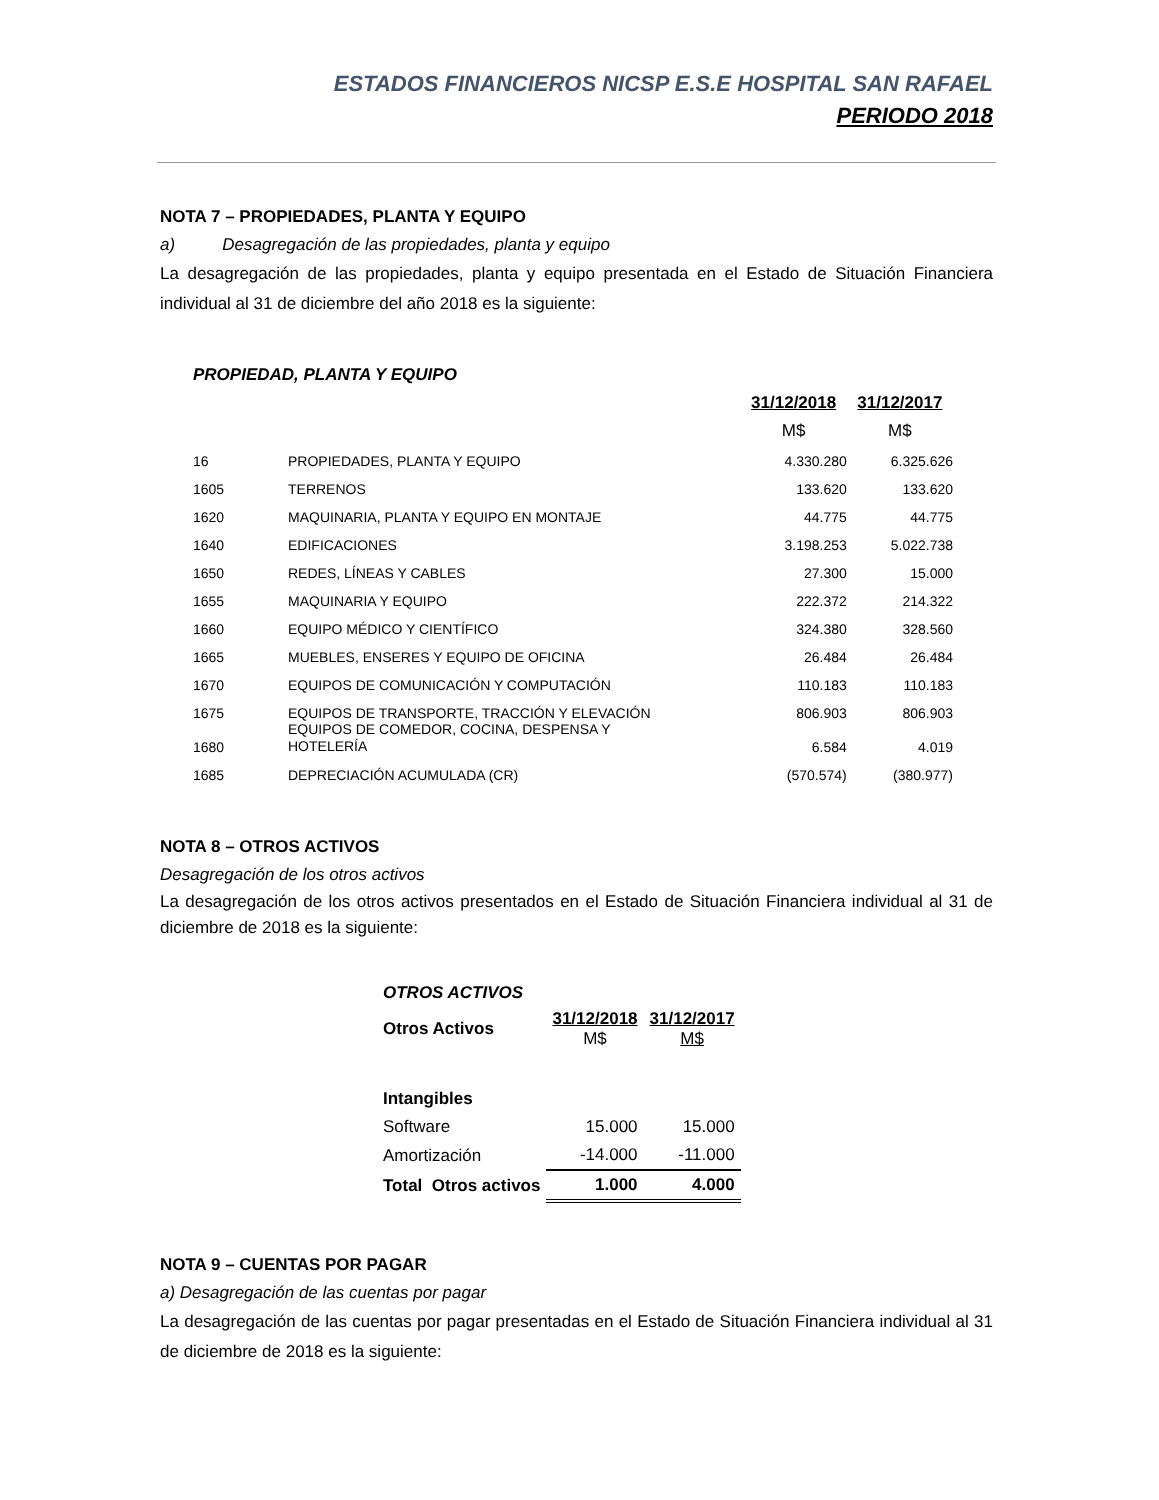ESTADOS FINANCIEROS NICSP E.S.E HOSPITAL SAN RAFAEL
PERIODO 2018
NOTA 7 – PROPIEDADES, PLANTA Y EQUIPO
a) Desagregación de las propiedades, planta y equipo
La desagregación de las propiedades, planta y equipo presentada en el Estado de Situación Financiera individual al 31 de diciembre del año 2018 es la siguiente:
| PROPIEDAD, PLANTA Y EQUIPO | | | |
| | | 31/12/2018 | 31/12/2017 |
| | | M$ | M$ |
| 16 | PROPIEDADES, PLANTA Y EQUIPO | 4.330.280 | 6.325.626 |
| 1605 | TERRENOS | 133.620 | 133.620 |
| 1620 | MAQUINARIA, PLANTA Y EQUIPO EN MONTAJE | 44.775 | 44.775 |
| 1640 | EDIFICACIONES | 3.198.253 | 5.022.738 |
| 1650 | REDES, LÍNEAS Y CABLES | 27.300 | 15.000 |
| 1655 | MAQUINARIA Y EQUIPO | 222.372 | 214.322 |
| 1660 | EQUIPO MÉDICO Y CIENTÍFICO | 324.380 | 328.560 |
| 1665 | MUEBLES, ENSERES Y EQUIPO DE OFICINA | 26.484 | 26.484 |
| 1670 | EQUIPOS DE COMUNICACIÓN Y COMPUTACIÓN | 110.183 | 110.183 |
| 1675 | EQUIPOS DE TRANSPORTE, TRACCIÓN Y ELEVACIÓN | 806.903 | 806.903 |
| 1680 | EQUIPOS DE COMEDOR, COCINA, DESPENSA Y HOTELERÍA | 6.584 | 4.019 |
| 1685 | DEPRECIACIÓN ACUMULADA (CR) | (570.574) | (380.977) |
NOTA 8 – OTROS ACTIVOS
Desagregación de los otros activos
La desagregación de los otros activos presentados en el Estado de Situación Financiera individual al 31 de diciembre de 2018 es la siguiente:
| OTROS ACTIVOS | | |
| Otros Activos | 31/12/2018 M$ | 31/12/2017 M$ |
| Intangibles | | |
| Software | 15.000 | 15.000 |
| Amortización | -14.000 | -11.000 |
| Total Otros activos | 1.000 | 4.000 |
NOTA 9 – CUENTAS POR PAGAR
a) Desagregación de las cuentas por pagar
La desagregación de las cuentas por pagar presentadas en el Estado de Situación Financiera individual al 31 de diciembre de 2018 es la siguiente: